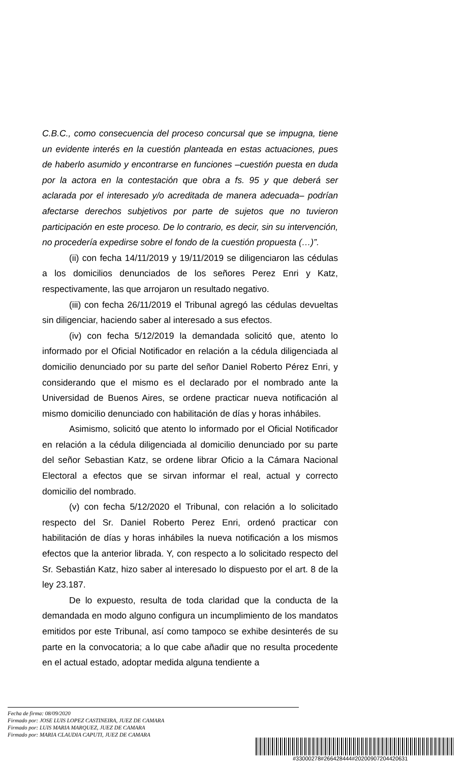C.B.C., como consecuencia del proceso concursal que se impugna, tiene un evidente interés en la cuestión planteada en estas actuaciones, pues de haberlo asumido y encontrarse en funciones –cuestión puesta en duda por la actora en la contestación que obra a fs. 95 y que deberá ser aclarada por el interesado y/o acreditada de manera adecuada– podrían afectarse derechos subjetivos por parte de sujetos que no tuvieron participación en este proceso. De lo contrario, es decir, sin su intervención, no procedería expedirse sobre el fondo de la cuestión propuesta (…)”.
(ii) con fecha 14/11/2019 y 19/11/2019 se diligenciaron las cédulas a los domicilios denunciados de los señores Perez Enri y Katz, respectivamente, las que arrojaron un resultado negativo.
(iii) con fecha 26/11/2019 el Tribunal agregó las cédulas devueltas sin diligenciar, haciendo saber al interesado a sus efectos.
(iv) con fecha 5/12/2019 la demandada solicitó que, atento lo informado por el Oficial Notificador en relación a la cédula diligenciada al domicilio denunciado por su parte del señor Daniel Roberto Pérez Enri, y considerando que el mismo es el declarado por el nombrado ante la Universidad de Buenos Aires, se ordene practicar nueva notificación al mismo domicilio denunciado con habilitación de días y horas inhábiles.
Asimismo, solicitó que atento lo informado por el Oficial Notificador en relación a la cédula diligenciada al domicilio denunciado por su parte del señor Sebastian Katz, se ordene librar Oficio a la Cámara Nacional Electoral a efectos que se sirvan informar el real, actual y correcto domicilio del nombrado.
(v) con fecha 5/12/2020 el Tribunal, con relación a lo solicitado respecto del Sr. Daniel Roberto Perez Enri, ordenó practicar con habilitación de días y horas inhábiles la nueva notificación a los mismos efectos que la anterior librada. Y, con respecto a lo solicitado respecto del Sr. Sebastián Katz, hizo saber al interesado lo dispuesto por el art. 8 de la ley 23.187.
De lo expuesto, resulta de toda claridad que la conducta de la demandada en modo alguno configura un incumplimiento de los mandatos emitidos por este Tribunal, así como tampoco se exhibe desinterés de su parte en la convocatoria; a lo que cabe añadir que no resulta procedente en el actual estado, adoptar medida alguna tendiente a
Fecha de firma: 08/09/2020
Firmado por: JOSE LUIS LOPEZ CASTINEIRA, JUEZ DE CAMARA
Firmado por: LUIS MARIA MARQUEZ, JUEZ DE CAMARA
Firmado por: MARIA CLAUDIA CAPUTI, JUEZ DE CAMARA
#33000278#266428444#20200907204420631